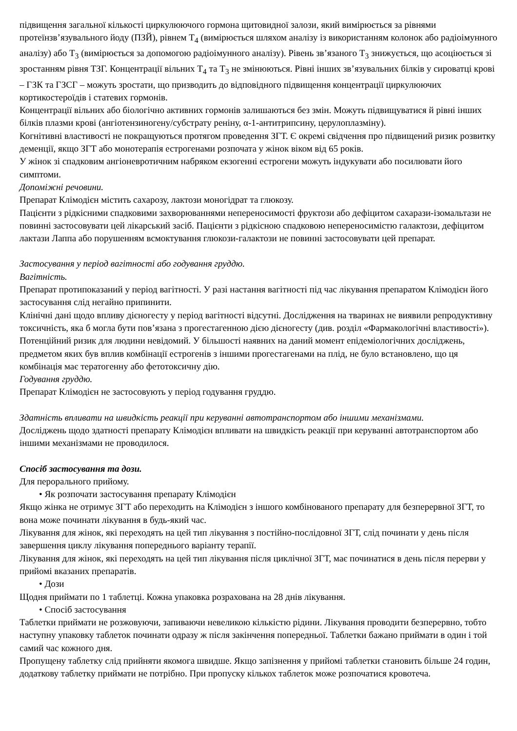підвищення загальної кількості циркулюючого гормона щитовидної залози, який вимірюється за рівнями протеїнзв’язувального йоду (ПЗЙ), рівнем T<sub>4</sub> (вимірюється шляхом аналізу із використанням колонок або радіоімунного аналізу) або T<sub>3</sub> (вимірюється за допомогою радіоімунного аналізу). Рівень зв’язаного T<sub>3</sub> знижується, що асоціюється зі зростанням рівня ТЗГ. Концентрації вільних T<sub>4</sub> та T<sub>3</sub> не змінюються. Рівні інших зв’язувальних білків у сироватці крові – ГЗК та ГЗСГ – можуть зростати, що призводить до відповідного підвищення концентрації циркулюючих кортикостероїдів і статевих гормонів.
Концентрації вільних або біологічно активних гормонів залишаються без змін. Можуть підвищуватися й рівні інших білків плазми крові (ангіотензиногену/субстрату реніну, α-1-антитрипсину, церулоплазміну).
Когнітивні властивості не покращуються протягом проведення ЗГТ. Є окремі свідчення про підвищений ризик розвитку деменції, якщо ЗГТ або монотерапія естрогенами розпочата у жінок віком від 65 років.
У жінок зі спадковим ангіоневротичним набряком екзогенні естрогени можуть індукувати або посилювати його симптоми.
Допоміжні речовини.
Препарат Клімодієн містить сахарозу, лактози моногідрат та глюкозу.
Пацієнти з рідкісними спадковими захворюваннями непереносимості фруктози або дефіцитом сахарази-ізомальтази не повинні застосовувати цей лікарський засіб. Пацієнти з рідкісною спадковою непереносимістю галактози, дефіцитом лактази Лаппа або порушенням всмоктування глюкози-галактози не повинні застосовувати цей препарат.
Застосування у період вагітності або годування груддю.
Вагітність.
Препарат протипоказаний у період вагітності. У разі настання вагітності під час лікування препаратом Клімодієн його застосування слід негайно припинити.
Клінічні дані щодо впливу дієногесту у період вагітності відсутні. Дослідження на тваринах не виявили репродуктивну токсичність, яка б могла бути пов’язана з прогестагенною дією дієногесту (див. розділ «Фармакологічні властивості»). Потенційний ризик для людини невідомий. У більшості наявних на даний момент епідеміологічних досліджень, предметом яких був вплив комбінації естрогенів з іншими прогестагенами на плід, не було встановлено, що ця комбінація має тератогенну або фетотоксичну дію.
Годування груддю.
Препарат Клімодієн не застосовують у період годування груддю.
Здатність впливати на швидкість реакції при керуванні автотранспортом або іншими механізмами.
Досліджень щодо здатності препарату Клімодієн впливати на швидкість реакції при керуванні автотранспортом або іншими механізмами не проводилося.
Спосіб застосування та дози.
Для перорального прийому.
• Як розпочати застосування препарату Клімодієн
Якщо жінка не отримує ЗГТ або переходить на Клімодієн з іншого комбінованого препарату для безперервної ЗГТ, то вона може починати лікування в будь-який час.
Лікування для жінок, які переходять на цей тип лікування з постійно-послідовної ЗГТ, слід починати у день після завершення циклу лікування попереднього варіанту терапії.
Лікування для жінок, які переходять на цей тип лікування після циклічної ЗГТ, має починатися в день після перерви у прийомі вказаних препаратів.
• Дози
Щодня приймати по 1 таблетці. Кожна упаковка розрахована на 28 днів лікування.
• Спосіб застосування
Таблетки приймати не розжовуючи, запиваючи невеликою кількістю рідини. Лікування проводити безперервно, тобто наступну упаковку таблеток починати одразу ж після закінчення попередньої. Таблетки бажано приймати в один і той самий час кожного дня.
Пропущену таблетку слід прийняти якомога швидше. Якщо запізнення у прийомі таблетки становить більше 24 годин, додаткову таблетку приймати не потрібно. При пропуску кількох таблеток може розпочатися кровотеча.